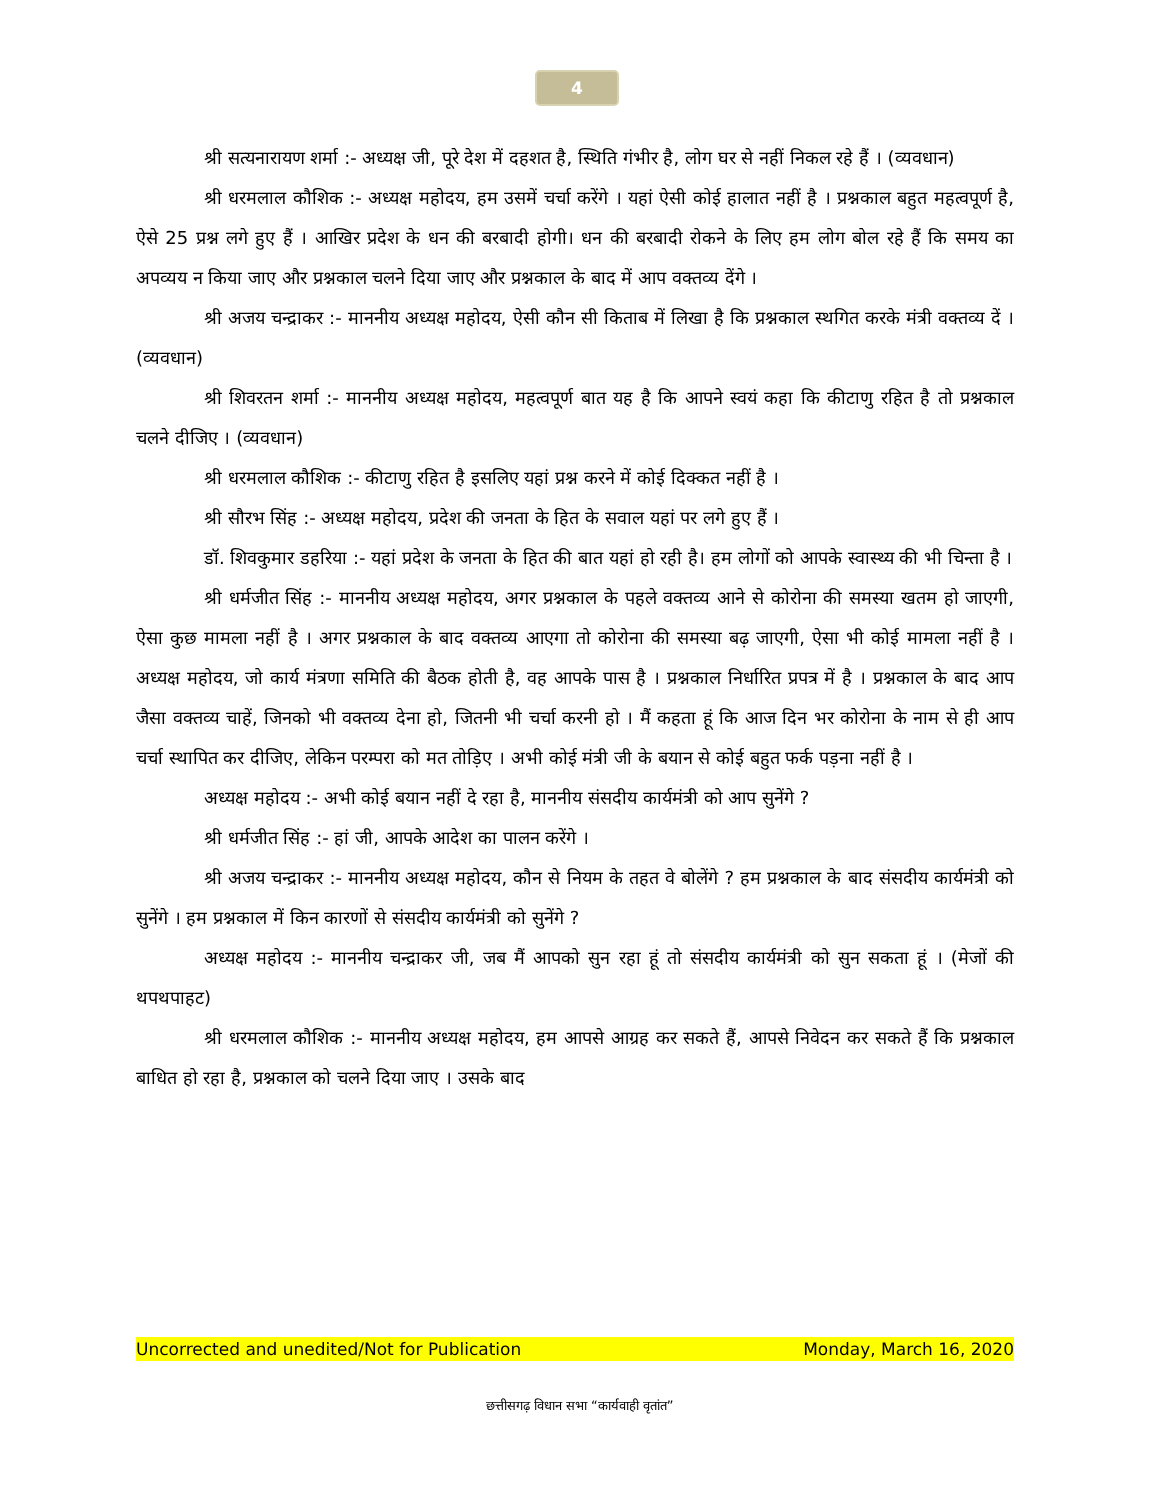4
श्री सत्यनारायण शर्मा :- अध्यक्ष जी, पूरे देश में दहशत है, स्थिति गंभीर है, लोग घर से नहीं निकल रहे हैं । (व्यवधान)
श्री धरमलाल कौशिक :- अध्यक्ष महोदय, हम उसमें चर्चा करेंगे । यहां ऐसी कोई हालात नहीं है । प्रश्नकाल बहुत महत्वपूर्ण है, ऐसे 25 प्रश्न लगे हुए हैं । आखिर प्रदेश के धन की बरबादी होगी। धन की बरबादी रोकने के लिए हम लोग बोल रहे हैं कि समय का अपव्यय न किया जाए और प्रश्नकाल चलने दिया जाए और प्रश्नकाल के बाद में आप वक्तव्य देंगे ।
श्री अजय चन्द्राकर :- माननीय अध्यक्ष महोदय, ऐसी कौन सी किताब में लिखा है कि प्रश्नकाल स्थगित करके मंत्री वक्तव्य दें । (व्यवधान)
श्री शिवरतन शर्मा :- माननीय अध्यक्ष महोदय, महत्वपूर्ण बात यह है कि आपने स्वयं कहा कि कीटाणु रहित है तो प्रश्नकाल चलने दीजिए । (व्यवधान)
श्री धरमलाल कौशिक :- कीटाणु रहित है इसलिए यहां प्रश्न करने में कोई दिक्कत नहीं है ।
श्री सौरभ सिंह :- अध्यक्ष महोदय, प्रदेश की जनता के हित के सवाल यहां पर लगे हुए हैं ।
डॉ. शिवकुमार डहरिया :- यहां प्रदेश के जनता के हित की बात यहां हो रही है। हम लोगों को आपके स्वास्थ्य की भी चिन्ता है ।
श्री धर्मजीत सिंह :- माननीय अध्यक्ष महोदय, अगर प्रश्नकाल के पहले वक्तव्य आने से कोरोना की समस्या खतम हो जाएगी, ऐसा कुछ मामला नहीं है । अगर प्रश्नकाल के बाद वक्तव्य आएगा तो कोरोना की समस्या बढ़ जाएगी, ऐसा भी कोई मामला नहीं है । अध्यक्ष महोदय, जो कार्य मंत्रणा समिति की बैठक होती है, वह आपके पास है । प्रश्नकाल निर्धारित प्रपत्र में है । प्रश्नकाल के बाद आप जैसा वक्तव्य चाहें, जिनको भी वक्तव्य देना हो, जितनी भी चर्चा करनी हो । मैं कहता हूं कि आज दिन भर कोरोना के नाम से ही आप चर्चा स्थापित कर दीजिए, लेकिन परम्परा को मत तोड़िए । अभी कोई मंत्री जी के बयान से कोई बहुत फर्क पड़ना नहीं है ।
अध्यक्ष महोदय :- अभी कोई बयान नहीं दे रहा है, माननीय संसदीय कार्यमंत्री को आप सुनेंगे ?
श्री धर्मजीत सिंह :- हां जी, आपके आदेश का पालन करेंगे ।
श्री अजय चन्द्राकर :- माननीय अध्यक्ष महोदय, कौन से नियम के तहत वे बोलेंगे ? हम प्रश्नकाल के बाद संसदीय कार्यमंत्री को सुनेंगे । हम प्रश्नकाल में किन कारणों से संसदीय कार्यमंत्री को सुनेंगे ?
अध्यक्ष महोदय :- माननीय चन्द्राकर जी, जब मैं आपको सुन रहा हूं तो संसदीय कार्यमंत्री को सुन सकता हूं । (मेजों की थपथपाहट)
श्री धरमलाल कौशिक :- माननीय अध्यक्ष महोदय, हम आपसे आग्रह कर सकते हैं, आपसे निवेदन कर सकते हैं कि प्रश्नकाल बाधित हो रहा है, प्रश्नकाल को चलने दिया जाए । उसके बाद
Uncorrected and unedited/Not for Publication Monday, March 16, 2020
छत्तीसगढ़ विधान सभा “कार्यवाही वृतांत”